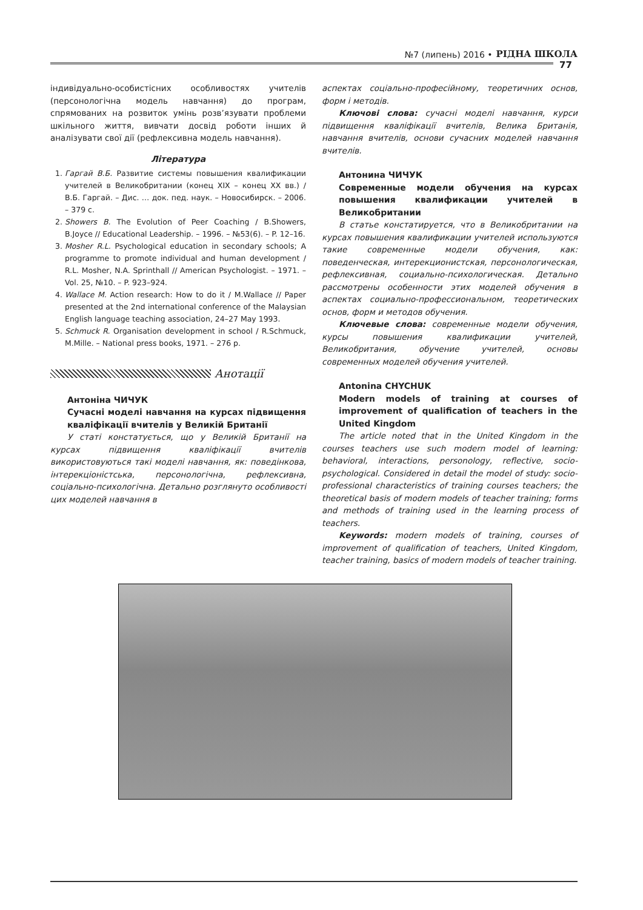№7 (липень) 2016 • РІДНА ШКОЛА
77
індивідуально-особистісних особливостях учителів (персонологічна модель навчання) до програм, спрямованих на розвиток умінь розв’язувати проблеми шкільного життя, вивчати досвід роботи інших й аналізувати свої дії (рефлексивна модель навчання).
Література
1. Гаргай В.Б. Развитие системы повышения квалификации учителей в Великобритании (конец XIX – конец XX вв.) / В.Б. Гаргай. – Дис. … док. пед. наук. – Новосибирск. – 2006. – 379 с.
2. Showers B. The Evolution of Peer Coaching / B.Showers, B.Joyce // Educational Leadership. – 1996. – №53(6). – P. 12–16.
3. Mosher R.L. Psychological education in secondary schools; A programme to promote individual and human development / R.L. Mosher, N.A. Sprinthall // American Psychologist. – 1971. – Vol. 25, №10. – P. 923–924.
4. Wallace M. Action research: How to do it / M.Wallace // Paper presented at the 2nd international conference of the Malaysian English language teaching association, 24–27 May 1993.
5. Schmuck R. Organisation development in school / R.Schmuck, M.Mille. – National press books, 1971. – 276 p.
Анотації
Антоніна ЧИЧУК
Сучасні моделі навчання на курсах підвищення кваліфікації вчителів у Великій Британії
У статі констатується, що у Великій Британії на курсах підвищення кваліфікації вчителів використовуються такі моделі навчання, як: поведінкова, інтерекціоністська, персонологічна, рефлексивна, соціально-психологічна. Детально розглянуто особливості цих моделей навчання в
аспектах соціально-професійному, теоретичних основ, форм і методів.
Ключові слова: сучасні моделі навчання, курси підвищення кваліфікації вчителів, Велика Британія, навчання вчителів, основи сучасних моделей навчання вчителів.
Антонина ЧИЧУК
Современные модели обучения на курсах повышения квалификации учителей в Великобритании
В статье констатируется, что в Великобритании на курсах повышения квалификации учителей используются такие современные модели обучения, как: поведенческая, интерекционистская, персонологическая, рефлексивная, социально-психологическая. Детально рассмотрены особенности этих моделей обучения в аспектах социально-профессиональном, теоретических основ, форм и методов обучения.
Ключевые слова: современные модели обучения, курсы повышения квалификации учителей, Великобритания, обучение учителей, основы современных моделей обучения учителей.
Antonina CHYCHUK
Modern models of training at courses of improvement of qualification of teachers in the United Kingdom
The article noted that in the United Kingdom in the courses teachers use such modern model of learning: behavioral, interactions, personology, reflective, socio-psychological. Considered in detail the model of study: socio-professional characteristics of training courses teachers; the theoretical basis of modern models of teacher training; forms and methods of training used in the learning process of teachers.
Keywords: modern models of training, courses of improvement of qualification of teachers, United Kingdom, teacher training, basics of modern models of teacher training.